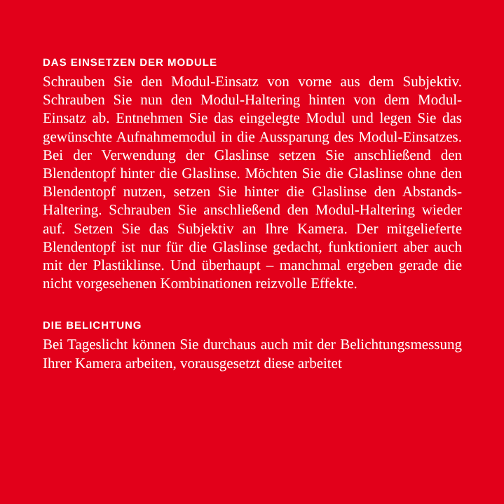DAS EINSETZEN DER MODULE
Schrauben Sie den Modul-Einsatz von vorne aus dem Subjek­tiv. Schrauben Sie nun den Modul-Haltering hinten von dem Modul-Einsatz ab. Entnehmen Sie das eingelegte Modul und legen Sie das gewünschte Aufnahmemodul in die Aussparung des Modul-Einsatzes. Bei der Verwendung der Glaslinse setzen Sie anschließend den Blendentopf hinter die Glaslinse. Möch­ten Sie die Glaslinse ohne den Blendentopf nutzen, setzen Sie hinter die Glaslinse den Abstands-Haltering. Schrauben Sie anschließend den Modul-Haltering wieder auf. Setzen Sie das Subjektiv an Ihre Kamera. Der mitgelieferte Blendentopf ist nur für die Glaslinse gedacht, funktioniert aber auch mit der Plastiklinse. Und überhaupt – manchmal ergeben gerade die nicht vorgesehenen Kombinationen reizvolle Effekte.
DIE BELICHTUNG
Bei Tageslicht können Sie durchaus auch mit der Belichtungs­messung Ihrer Kamera arbeiten, vorausgesetzt diese arbeitet